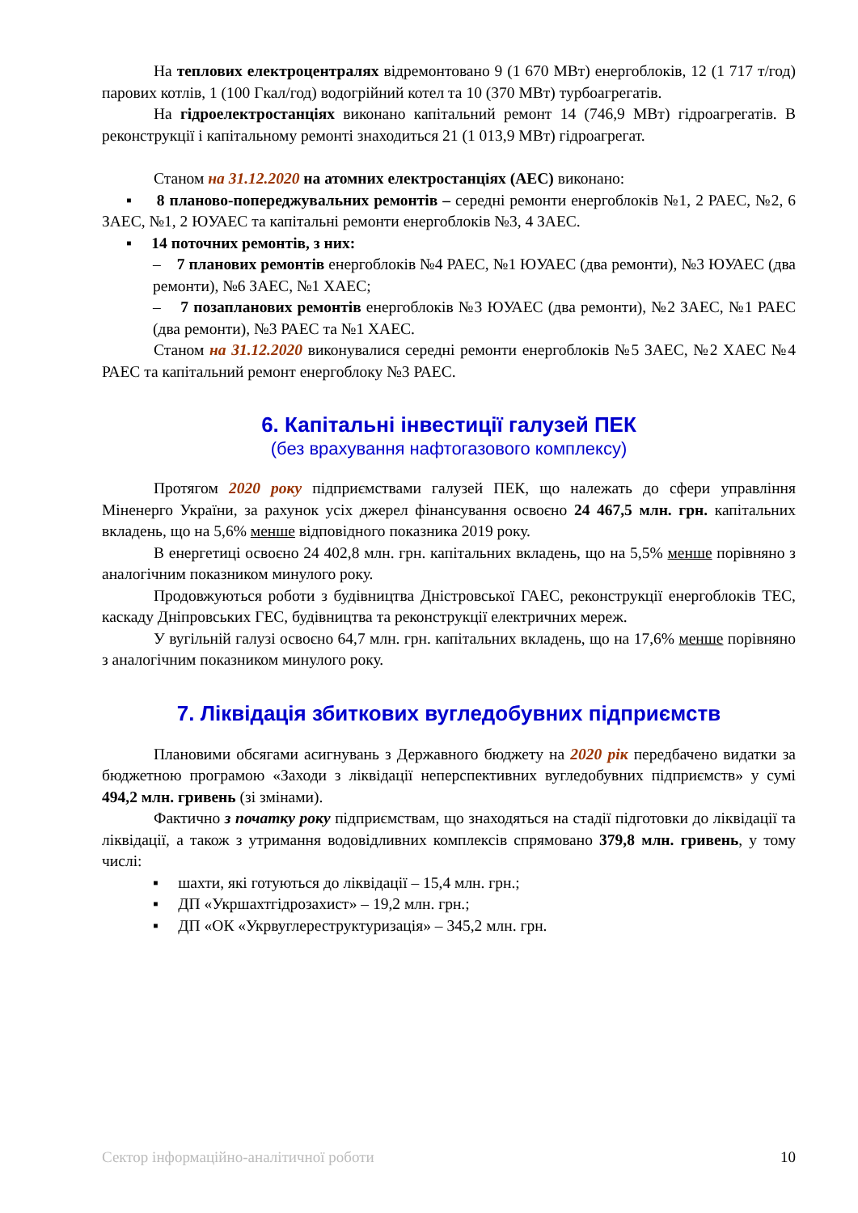На теплових електроцентралях відремонтовано 9 (1 670 МВт) енергоблоків, 12 (1 717 т/год) парових котлів, 1 (100 Гкал/год) водогрійний котел та 10 (370 МВт) турбоагрегатів.
На гідроелектростанціях виконано капітальний ремонт 14 (746,9 МВт) гідроагрегатів. В реконструкції і капітальному ремонті знаходиться 21 (1 013,9 МВт) гідроагрегат.
Станом на 31.12.2020 на атомних електростанціях (АЕС) виконано:
▪ 8 планово-попереджувальних ремонтів – середні ремонти енергоблоків №1, 2 РАЕС, №2, 6 ЗАЕС, №1, 2 ЮУАЕС та капітальні ремонти енергоблоків №3, 4 ЗАЕС.
▪ 14 поточних ремонтів, з них:
– 7 планових ремонтів енергоблоків №4 РАЕС, №1 ЮУАЕС (два ремонти), №3 ЮУАЕС (два ремонти), №6 ЗАЕС, №1 ХАЕС;
– 7 позапланових ремонтів енергоблоків №3 ЮУАЕС (два ремонти), №2 ЗАЕС, №1 РАЕС (два ремонти), №3 РАЕС та №1 ХАЕС.
Станом на 31.12.2020 виконувалися середні ремонти енергоблоків №5 ЗАЕС, №2 ХАЕС №4 РАЕС та капітальний ремонт енергоблоку №3 РАЕС.
6. Капітальні інвестиції галузей ПЕК
(без врахування нафтогазового комплексу)
Протягом 2020 року підприємствами галузей ПЕК, що належать до сфери управління Міненерго України, за рахунок усіх джерел фінансування освоєно 24 467,5 млн. грн. капітальних вкладень, що на 5,6% менше відповідного показника 2019 року.
В енергетиці освоєно 24 402,8 млн. грн. капітальних вкладень, що на 5,5% менше порівняно з аналогічним показником минулого року.
Продовжуються роботи з будівництва Дністровської ГАЕС, реконструкції енергоблоків ТЕС, каскаду Дніпровських ГЕС, будівництва та реконструкції електричних мереж.
У вугільній галузі освоєно 64,7 млн. грн. капітальних вкладень, що на 17,6% менше порівняно з аналогічним показником минулого року.
7. Ліквідація збиткових вугледобувних підприємств
Плановими обсягами асигнувань з Державного бюджету на 2020 рік передбачено видатки за бюджетною програмою «Заходи з ліквідації неперспективних вугледобувних підприємств» у сумі 494,2 млн. гривень (зі змінами).
Фактично з початку року підприємствам, що знаходяться на стадії підготовки до ліквідації та ліквідації, а також з утримання водовідливних комплексів спрямовано 379,8 млн. гривень, у тому числі:
▪ шахти, які готуються до ліквідації – 15,4 млн. грн.;
▪ ДП «Укршахтгідрозахист» – 19,2 млн. грн.;
▪ ДП «ОК «Укрвуглереструктуризація» – 345,2 млн. грн.
Сектор інформаційно-аналітичної роботи 10